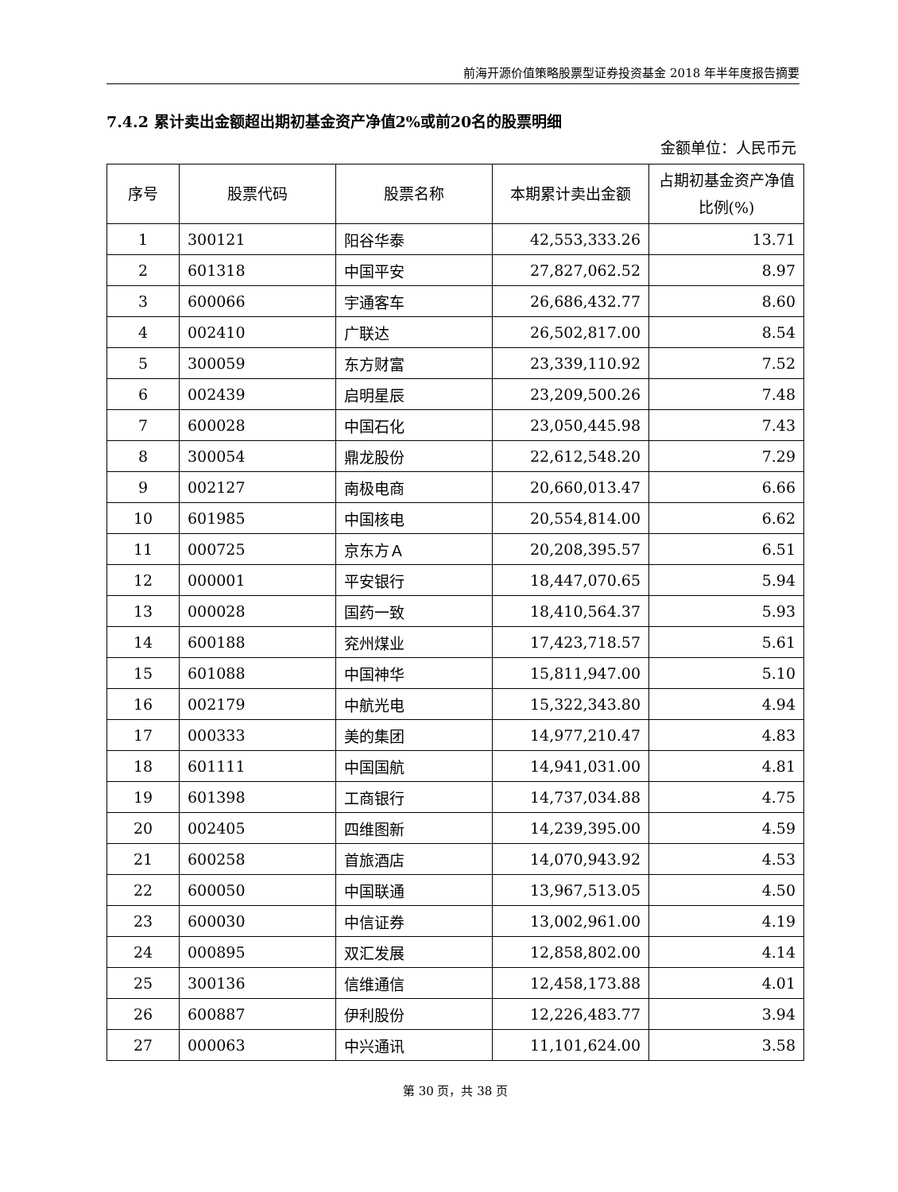前海开源价值策略股票型证券投资基金 2018 年半年度报告摘要
7.4.2 累计卖出金额超出期初基金资产净值2%或前20名的股票明细
金额单位：人民币元
| 序号 | 股票代码 | 股票名称 | 本期累计卖出金额 | 占期初基金资产净值比例(%) |
| --- | --- | --- | --- | --- |
| 1 | 300121 | 阳谷华泰 | 42,553,333.26 | 13.71 |
| 2 | 601318 | 中国平安 | 27,827,062.52 | 8.97 |
| 3 | 600066 | 宇通客车 | 26,686,432.77 | 8.60 |
| 4 | 002410 | 广联达 | 26,502,817.00 | 8.54 |
| 5 | 300059 | 东方财富 | 23,339,110.92 | 7.52 |
| 6 | 002439 | 启明星辰 | 23,209,500.26 | 7.48 |
| 7 | 600028 | 中国石化 | 23,050,445.98 | 7.43 |
| 8 | 300054 | 鼎龙股份 | 22,612,548.20 | 7.29 |
| 9 | 002127 | 南极电商 | 20,660,013.47 | 6.66 |
| 10 | 601985 | 中国核电 | 20,554,814.00 | 6.62 |
| 11 | 000725 | 京东方Ａ | 20,208,395.57 | 6.51 |
| 12 | 000001 | 平安银行 | 18,447,070.65 | 5.94 |
| 13 | 000028 | 国药一致 | 18,410,564.37 | 5.93 |
| 14 | 600188 | 兖州煤业 | 17,423,718.57 | 5.61 |
| 15 | 601088 | 中国神华 | 15,811,947.00 | 5.10 |
| 16 | 002179 | 中航光电 | 15,322,343.80 | 4.94 |
| 17 | 000333 | 美的集团 | 14,977,210.47 | 4.83 |
| 18 | 601111 | 中国国航 | 14,941,031.00 | 4.81 |
| 19 | 601398 | 工商银行 | 14,737,034.88 | 4.75 |
| 20 | 002405 | 四维图新 | 14,239,395.00 | 4.59 |
| 21 | 600258 | 首旅酒店 | 14,070,943.92 | 4.53 |
| 22 | 600050 | 中国联通 | 13,967,513.05 | 4.50 |
| 23 | 600030 | 中信证券 | 13,002,961.00 | 4.19 |
| 24 | 000895 | 双汇发展 | 12,858,802.00 | 4.14 |
| 25 | 300136 | 信维通信 | 12,458,173.88 | 4.01 |
| 26 | 600887 | 伊利股份 | 12,226,483.77 | 3.94 |
| 27 | 000063 | 中兴通讯 | 11,101,624.00 | 3.58 |
第 30 页，共 38 页